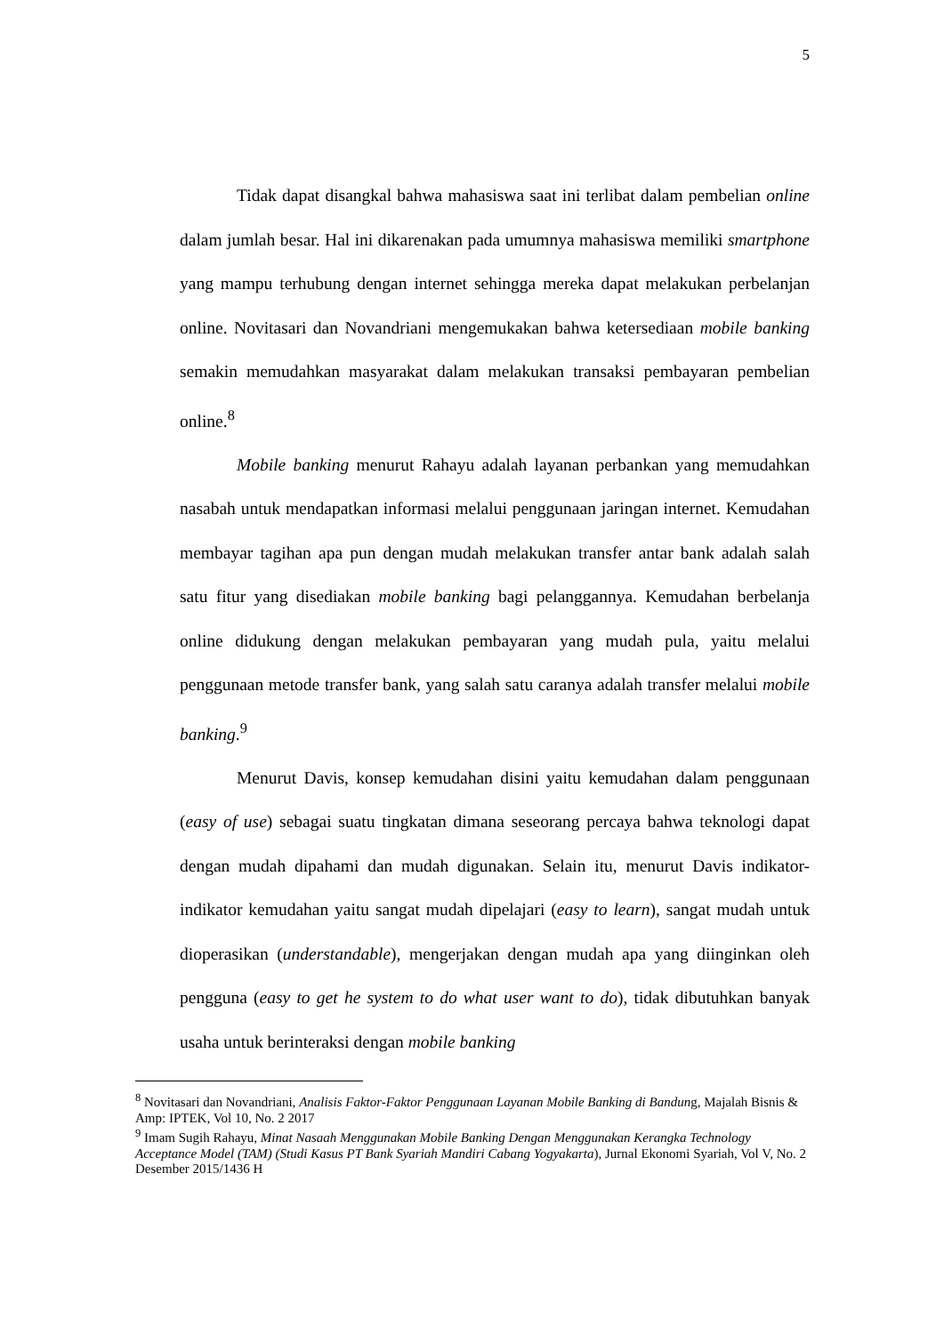5
Tidak dapat disangkal bahwa mahasiswa saat ini terlibat dalam pembelian online dalam jumlah besar. Hal ini dikarenakan pada umumnya mahasiswa memiliki smartphone yang mampu terhubung dengan internet sehingga mereka dapat melakukan perbelanjan online. Novitasari dan Novandriani mengemukakan bahwa ketersediaan mobile banking semakin memudahkan masyarakat dalam melakukan transaksi pembayaran pembelian online.<sup>8</sup>
Mobile banking menurut Rahayu adalah layanan perbankan yang memudahkan nasabah untuk mendapatkan informasi melalui penggunaan jaringan internet. Kemudahan membayar tagihan apa pun dengan mudah melakukan transfer antar bank adalah salah satu fitur yang disediakan mobile banking bagi pelanggannya. Kemudahan berbelanja online didukung dengan melakukan pembayaran yang mudah pula, yaitu melalui penggunaan metode transfer bank, yang salah satu caranya adalah transfer melalui mobile banking.<sup>9</sup>
Menurut Davis, konsep kemudahan disini yaitu kemudahan dalam penggunaan (easy of use) sebagai suatu tingkatan dimana seseorang percaya bahwa teknologi dapat dengan mudah dipahami dan mudah digunakan. Selain itu, menurut Davis indikator-indikator kemudahan yaitu sangat mudah dipelajari (easy to learn), sangat mudah untuk dioperasikan (understandable), mengerjakan dengan mudah apa yang diinginkan oleh pengguna (easy to get he system to do what user want to do), tidak dibutuhkan banyak usaha untuk berinteraksi dengan mobile banking
<sup>8</sup> Novitasari dan Novandriani, Analisis Faktor-Faktor Penggunaan Layanan Mobile Banking di Bandung, Majalah Bisnis & Amp: IPTEK, Vol 10, No. 2 2017
<sup>9</sup> Imam Sugih Rahayu, Minat Nasaah Menggunakan Mobile Banking Dengan Menggunakan Kerangka Technology Acceptance Model (TAM) (Studi Kasus PT Bank Syariah Mandiri Cabang Yogyakarta), Jurnal Ekonomi Syariah, Vol V, No. 2 Desember 2015/1436 H